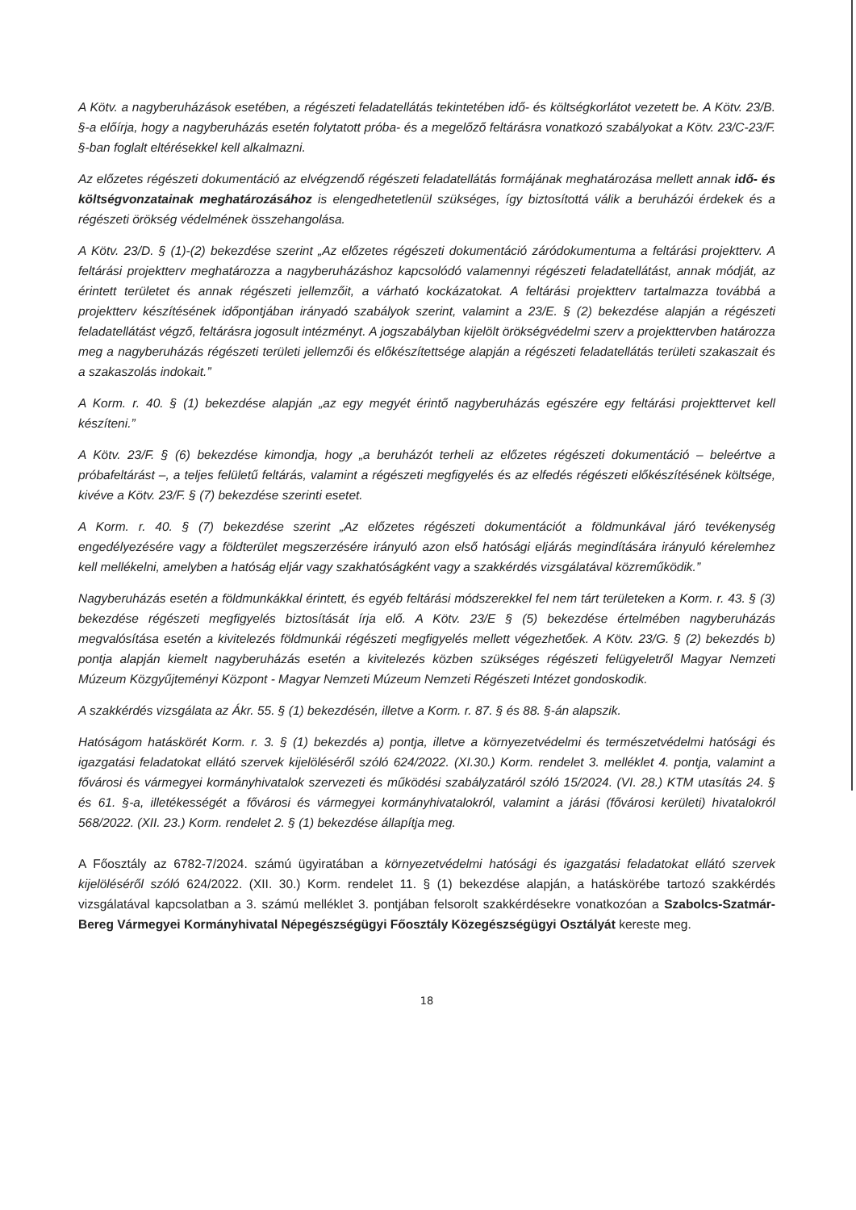A Kötv. a nagyberuházások esetében, a régészeti feladatellátás tekintetében idő- és költségkorlátot vezetett be. A Kötv. 23/B. §-a előírja, hogy a nagyberuházás esetén folytatott próba- és a megelőző feltárásra vonatkozó szabályokat a Kötv. 23/C-23/F. §-ban foglalt eltérésekkel kell alkalmazni.
Az előzetes régészeti dokumentáció az elvégzendő régészeti feladatellátás formájának meghatározása mellett annak idő- és költségvonzatainak meghatározásához is elengedhetetlenül szükséges, így biztosítottá válik a beruházói érdekek és a régészeti örökség védelmének összehangolása.
A Kötv. 23/D. § (1)-(2) bekezdése szerint „Az előzetes régészeti dokumentáció záródokumentuma a feltárási projektterv. A feltárási projektterv meghatározza a nagyberuházáshoz kapcsolódó valamennyi régészeti feladatellátást, annak módját, az érintett területet és annak régészeti jellemzőit, a várható kockázatokat. A feltárási projektterv tartalmazza továbbá a projektterv készítésének időpontjában irányadó szabályok szerint, valamint a 23/E. § (2) bekezdése alapján a régészeti feladatellátást végző, feltárásra jogosult intézményt. A jogszabályban kijelölt örökségvédelmi szerv a projekttervben határozza meg a nagyberuházás régészeti területi jellemzői és előkészítettsége alapján a régészeti feladatellátás területi szakaszait és a szakaszolás indokait.”
A Korm. r. 40. § (1) bekezdése alapján „az egy megyét érintő nagyberuházás egészére egy feltárási projekttervet kell készíteni.”
A Kötv. 23/F. § (6) bekezdése kimondja, hogy „a beruházót terheli az előzetes régészeti dokumentáció – beleértve a próbafeltárást –, a teljes felületű feltárás, valamint a régészeti megfigyelés és az elfedés régészeti előkészítésének költsége, kivéve a Kötv. 23/F. § (7) bekezdése szerinti esetet.
A Korm. r. 40. § (7) bekezdése szerint „Az előzetes régészeti dokumentációt a földmunkával járó tevékenység engedélyezésére vagy a földterület megszerzésére irányuló azon első hatósági eljárás megindítására irányuló kérelemhez kell mellékelni, amelyben a hatóság eljár vagy szakhatóságként vagy a szakkérdés vizsgálatával közreműködik.”
Nagyberuházás esetén a földmunkákkal érintett, és egyéb feltárási módszerekkel fel nem tárt területeken a Korm. r. 43. § (3) bekezdése régészeti megfigyelés biztosítását írja elő. A Kötv. 23/E § (5) bekezdése értelmében nagyberuházás megvalósítása esetén a kivitelezés földmunkái régészeti megfigyelés mellett végezhetőek. A Kötv. 23/G. § (2) bekezdés b) pontja alapján kiemelt nagyberuházás esetén a kivitelezés közben szükséges régészeti felügyeletről Magyar Nemzeti Múzeum Közgyűjteményi Központ - Magyar Nemzeti Múzeum Nemzeti Régészeti Intézet gondoskodik.
A szakkérdés vizsgálata az Ákr. 55. § (1) bekezdésén, illetve a Korm. r. 87. § és 88. §-án alapszik.
Hatóságom hatáskörét Korm. r. 3. § (1) bekezdés a) pontja, illetve a környezetvédelmi és természetvédelmi hatósági és igazgatási feladatokat ellátó szervek kijelöléséről szóló 624/2022. (XI.30.) Korm. rendelet 3. melléklet 4. pontja, valamint a fővárosi és vármegyei kormányhivatalok szervezeti és működési szabályzatáról szóló 15/2024. (VI. 28.) KTM utasítás 24. § és 61. §-a, illetékességét a fővárosi és vármegyei kormányhivatalokról, valamint a járási (fővárosi kerületi) hivatalokról 568/2022. (XII. 23.) Korm. rendelet 2. § (1) bekezdése állapítja meg.
A Főosztály az 6782-7/2024. számú ügyiratában a környezetvédelmi hatósági és igazgatási feladatokat ellátó szervek kijelöléséről szóló 624/2022. (XII. 30.) Korm. rendelet 11. § (1) bekezdése alapján, a hatáskörébe tartozó szakkérdés vizsgálatával kapcsolatban a 3. számú melléklet 3. pontjában felsorolt szakkérdésekre vonatkozóan a Szabolcs-Szatmár-Bereg Vármegyei Kormányhivatal Népegészségügyi Főosztály Közegészségügyi Osztályát kereste meg.
18